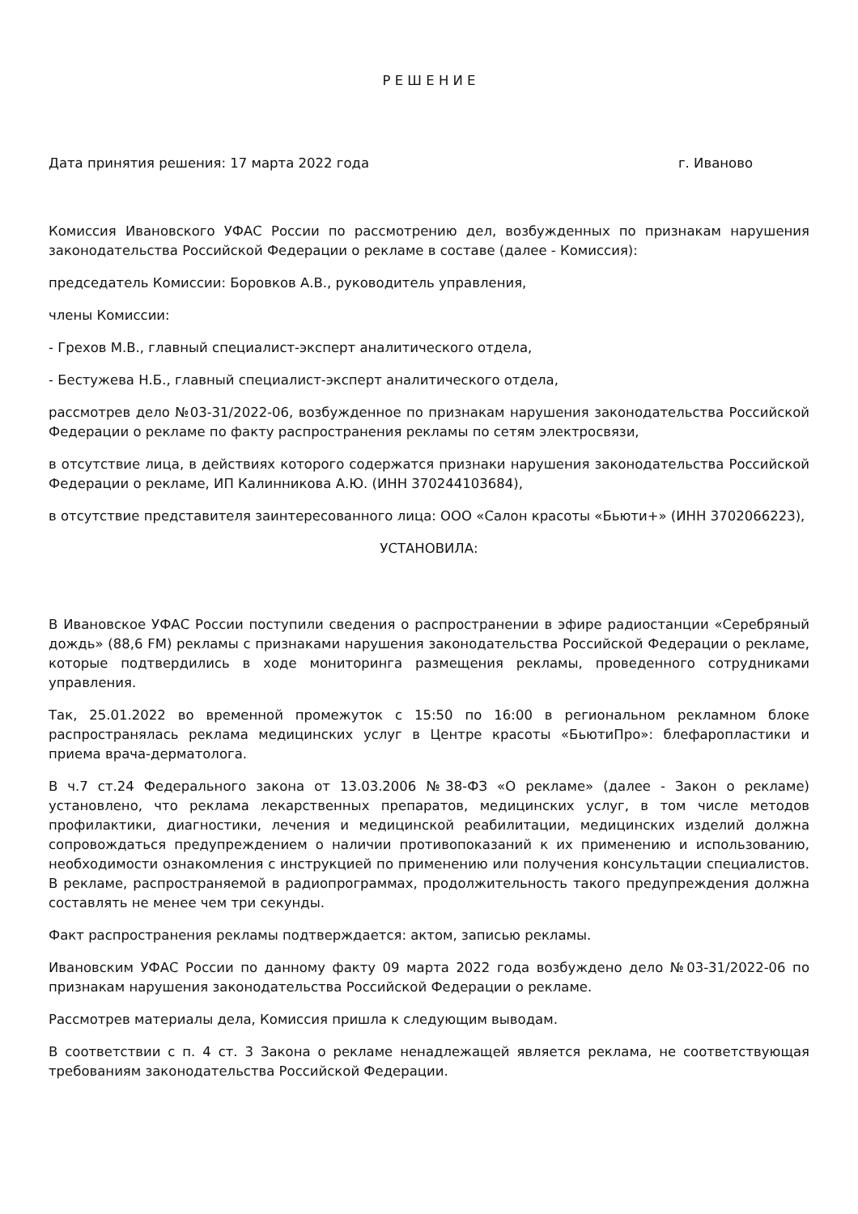Р Е Ш Е Н И Е
Дата принятия решения: 17 марта 2022 года г. Иваново
Комиссия Ивановского УФАС России по рассмотрению дел, возбужденных по признакам нарушения законодательства Российской Федерации о рекламе в составе (далее - Комиссия):
председатель Комиссии: Боровков А.В., руководитель управления,
члены Комиссии:
- Грехов М.В., главный специалист-эксперт аналитического отдела,
- Бестужева Н.Б., главный специалист-эксперт аналитического отдела,
рассмотрев дело №03-31/2022-06, возбужденное по признакам нарушения законодательства Российской Федерации о рекламе по факту распространения рекламы по сетям электросвязи,
в отсутствие лица, в действиях которого содержатся признаки нарушения законодательства Российской Федерации о рекламе, ИП Калинникова А.Ю. (ИНН 370244103684),
в отсутствие представителя заинтересованного лица: ООО «Салон красоты «Бьюти+» (ИНН 3702066223),
УСТАНОВИЛА:
В Ивановское УФАС России поступили сведения о распространении в эфире радиостанции «Серебряный дождь» (88,6 FM) рекламы с признаками нарушения законодательства Российской Федерации о рекламе, которые подтвердились в ходе мониторинга размещения рекламы, проведенного сотрудниками управления.
Так, 25.01.2022 во временной промежуток с 15:50 по 16:00 в региональном рекламном блоке распространялась реклама медицинских услуг в Центре красоты «БьютиПро»: блефаропластики и приема врача-дерматолога.
В ч.7 ст.24 Федерального закона от 13.03.2006 №38-ФЗ «О рекламе» (далее - Закон о рекламе) установлено, что реклама лекарственных препаратов, медицинских услуг, в том числе методов профилактики, диагностики, лечения и медицинской реабилитации, медицинских изделий должна сопровождаться предупреждением о наличии противопоказаний к их применению и использованию, необходимости ознакомления с инструкцией по применению или получения консультации специалистов. В рекламе, распространяемой в радиопрограммах, продолжительность такого предупреждения должна составлять не менее чем три секунды.
Факт распространения рекламы подтверждается: актом, записью рекламы.
Ивановским УФАС России по данному факту 09 марта 2022 года возбуждено дело №03-31/2022-06 по признакам нарушения законодательства Российской Федерации о рекламе.
Рассмотрев материалы дела, Комиссия пришла к следующим выводам.
В соответствии с п. 4 ст. 3 Закона о рекламе ненадлежащей является реклама, не соответствующая требованиям законодательства Российской Федерации.